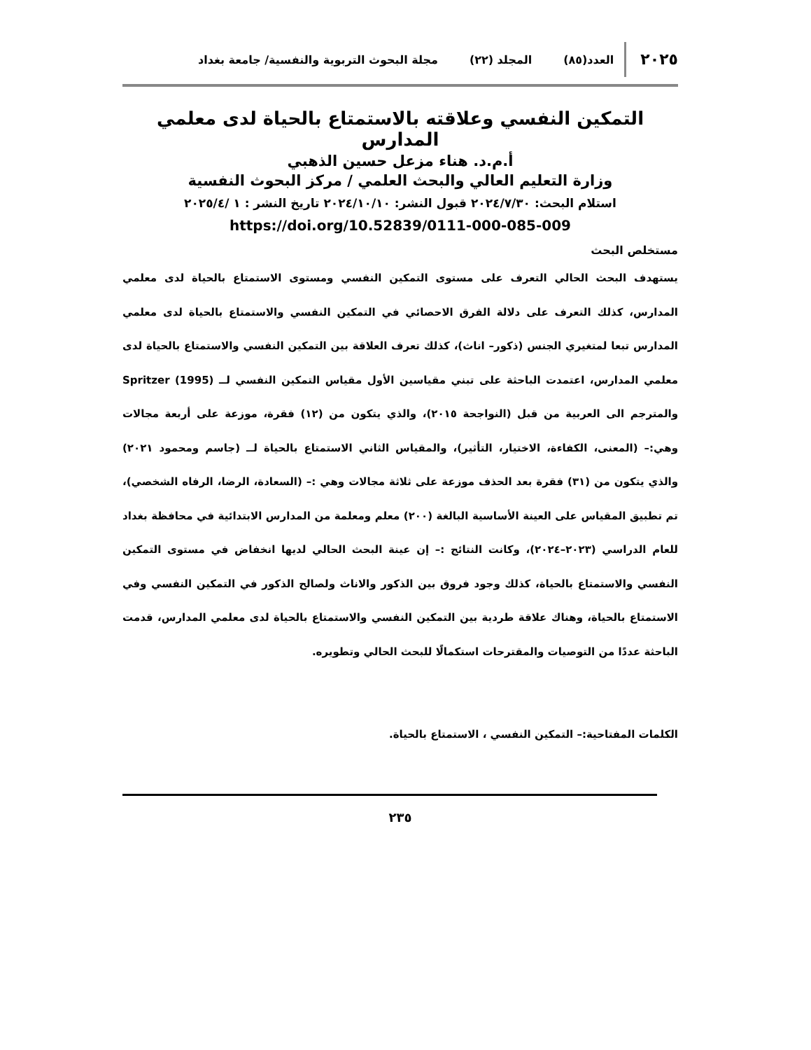٢٠٢٥
العدد(٨٥) المجلد (٢٢) مجلة البحوث التربوية والنفسية/ جامعة بغداد
التمكين النفسي وعلاقته بالاستمتاع بالحياة لدى معلمي المدارس
أ.م.د. هناء مزعل حسين الذهبي
وزارة التعليم العالي والبحث العلمي / مركز البحوث النفسية
استلام البحث: ٢٠٢٤/٧/٣٠ قبول النشر: ٢٠٢٤/١٠/١٠ تاريخ النشر : ١ /٢٠٢٥/٤
https://doi.org/10.52839/0111-000-085-009
مستخلص البحث
يستهدف البحث الحالي التعرف على مستوى التمكين النفسي ومستوى الاستمتاع بالحياة لدى معلمي المدارس، كذلك التعرف على دلالة الفرق الاحصائي في التمكين النفسي والاستمتاع بالحياة لدى معلمي المدارس تبعا لمتغيري الجنس (ذكور– اناث)، كذلك تعرف العلاقة بين التمكين النفسي والاستمتاع بالحياة لدى معلمي المدارس، اعتمدت الباحثة على تبني مقياسين الأول مقياس التمكين النفسي لــ Spritzer (1995) والمترجم الى العربية من قبل (النواجحة ٢٠١٥)، والذي يتكون من (١٢) فقرة، موزعة على أربعة مجالات وهي:– (المعنى، الكفاءة، الاختيار، التأثير)، والمقياس الثاني الاستمتاع بالحياة لــ (جاسم ومحمود ٢٠٢١) والذي يتكون من (٣١) فقرة بعد الحذف موزعة على ثلاثة مجالات وهي :– (السعادة، الرضا، الرفاه الشخصي)، تم تطبيق المقياس على العينة الأساسية البالغة (٢٠٠) معلم ومعلمة من المدارس الابتدائية في محافظة بغداد للعام الدراسي (٢٠٢٣–٢٠٢٤)، وكانت النتائج :– إن عينة البحث الحالي لديها انخفاض في مستوى التمكين النفسي والاستمتاع بالحياة، كذلك وجود فروق بين الذكور والاناث ولصالح الذكور في التمكين النفسي وفي الاستمتاع بالحياة، وهناك علاقة طردية بين التمكين النفسي والاستمتاع بالحياة لدى معلمي المدارس، قدمت الباحثة عددًا من التوصيات والمقترحات استكمالًا للبحث الحالي وتطويره.
الكلمات المفتاحية:– التمكين النفسي ، الاستمتاع بالحياة.
٢٣٥